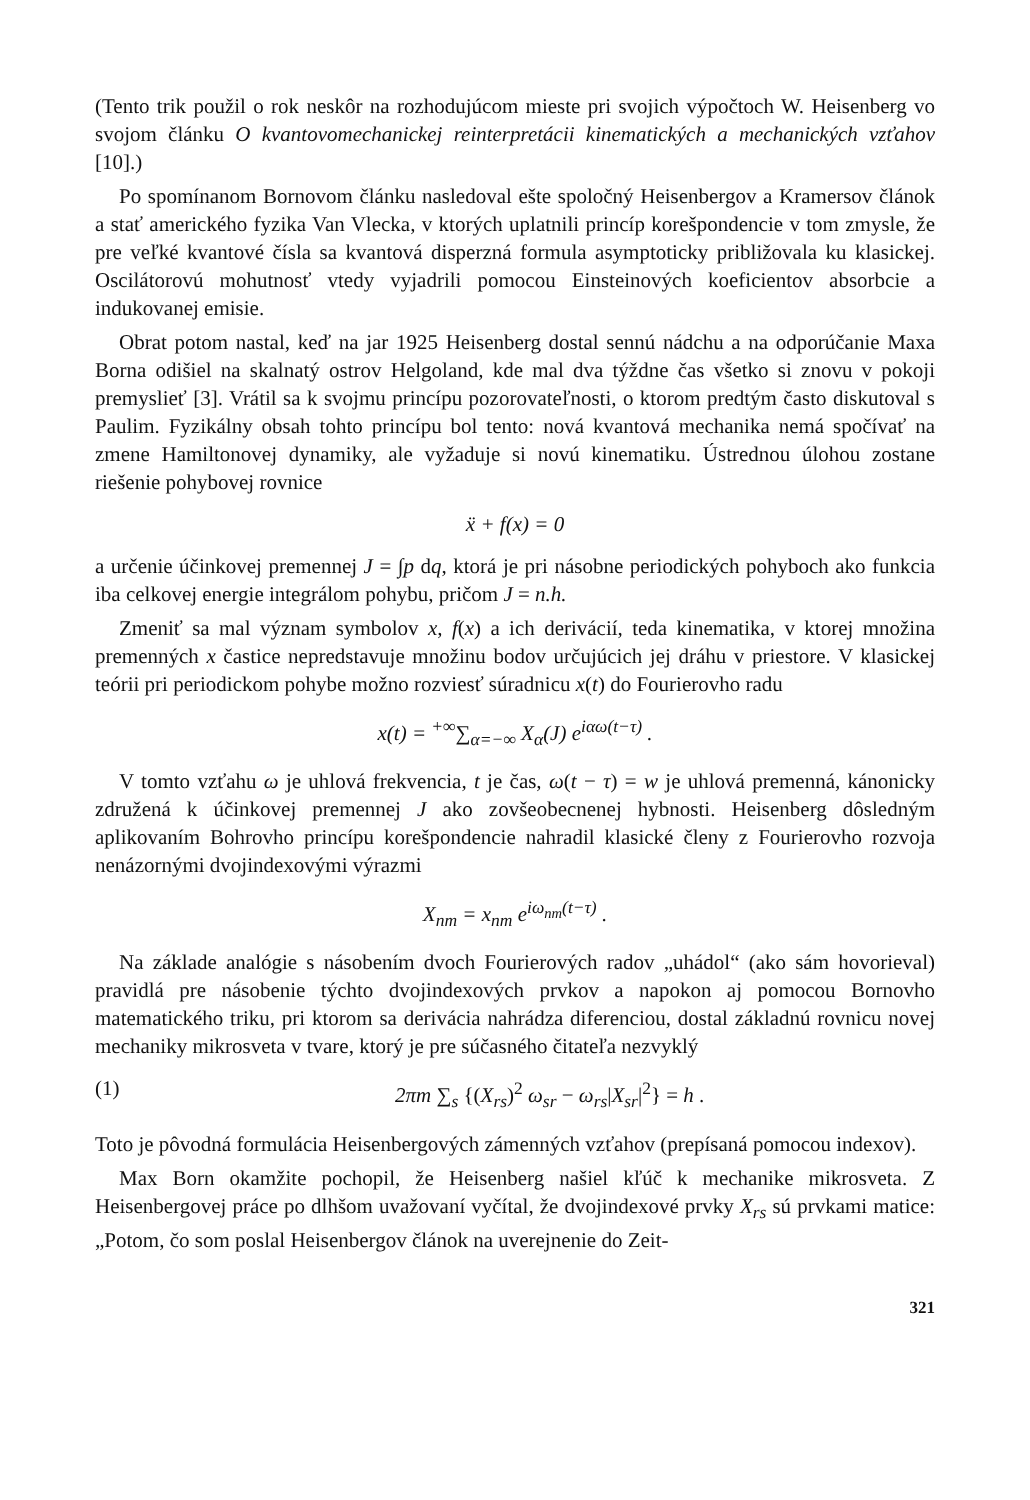(Tento trik použil o rok neskôr na rozhodujúcom mieste pri svojich výpočtoch W. Heisenberg vo svojom článku O kvantovomechanickej reinterpretácii kinematických a mechanických vzťahov [10].)
Po spomínanom Bornovom článku nasledoval ešte spoločný Heisenbergov a Kramersov článok a stať amerického fyzika Van Vlecka, v ktorých uplatnili princíp korešpondencie v tom zmysle, že pre veľké kvantové čísla sa kvantová disperzná formula asymptoticky približovala ku klasickej. Oscilátorovú mohutnosť vtedy vyjadrili pomocou Einsteinových koeficientov absorbcie a indukovanej emisie.
Obrat potom nastal, keď na jar 1925 Heisenberg dostal sennú nádchu a na odporúčanie Maxa Borna odišiel na skalnatý ostrov Helgoland, kde mal dva týždne čas všetko si znovu v pokoji premyslieť [3]. Vrátil sa k svojmu princípu pozorovateľnosti, o ktorom predtým často diskutoval s Paulim. Fyzikálny obsah tohto princípu bol tento: nová kvantová mechanika nemá spočívať na zmene Hamiltonovej dynamiky, ale vyžaduje si novú kinematiku. Ústrednou úlohou zostane riešenie pohybovej rovnice
ẍ + f(x) = 0
a určenie účinkovej premennej J = ∫p dq, ktorá je pri násobne periodických pohyboch ako funkcia iba celkovej energie integrálom pohybu, pričom J = n.h.
Zmeniť sa mal význam symbolov x, f(x) a ich derivácií, teda kinematika, v ktorej množina premenných x častice nepredstavuje množinu bodov určujúcich jej dráhu v priestore. V klasickej teórii pri periodickom pohybe možno rozviesť súradnicu x(t) do Fourierovho radu
x(t) = <sup>+∞</sup>∑<sub>α=−∞</sub> X<sub>α</sub>(J) e<sup>iαω(t−τ)</sup> .
V tomto vzťahu ω je uhlová frekvencia, t je čas, ω(t − τ) = w je uhlová premenná, kánonicky združená k účinkovej premennej J ako zovšeobecnenej hybnosti. Heisenberg dôsledným aplikovaním Bohrovho princípu korešpondencie nahradil klasické členy z Fourierovho rozvoja nenázornými dvojindexovými výrazmi
X<sub>nm</sub> = x<sub>nm</sub> e<sup>iω<sub>nm</sub>(t−τ)</sup> .
Na základe analógie s násobením dvoch Fourierových radov „uhádol“ (ako sám hovorieval) pravidlá pre násobenie týchto dvojindexových prvkov a napokon aj pomocou Bornovho matematického triku, pri ktorom sa derivácia nahrádza diferenciou, dostal základnú rovnicu novej mechaniky mikrosveta v tvare, ktorý je pre súčasného čitateľa nezvyklý
(1) 2πm ∑<sub>s</sub> {(X<sub>rs</sub>)<sup>2</sup> ω<sub>sr</sub> − ω<sub>rs</sub>|X<sub>sr</sub>|<sup>2</sup>} = h .
Toto je pôvodná formulácia Heisenbergových zámenných vzťahov (prepísaná pomocou indexov).
Max Born okamžite pochopil, že Heisenberg našiel kľúč k mechanike mikrosveta. Z Heisenbergovej práce po dlhšom uvažovaní vyčítal, že dvojindexové prvky X<sub>rs</sub> sú prvkami matice: „Potom, čo som poslal Heisenbergov článok na uverejnenie do Zeit-
321